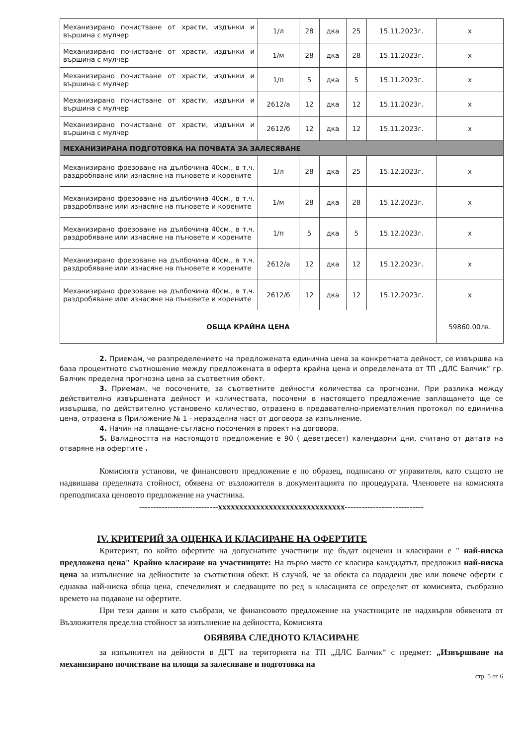| Механизирано почистване от храсти, издънки и вършина с мулчер | 1/л | 28 | дка | 25 | 15.11.2023г. | х |
| Механизирано почистване от храсти, издънки и вършина с мулчер | 1/м | 28 | дка | 28 | 15.11.2023г. | х |
| Механизирано почистване от храсти, издънки и вършина с мулчер | 1/п | 5 | дка | 5 | 15.11.2023г. | х |
| Механизирано почистване от храсти, издънки и вършина с мулчер | 2612/а | 12 | дка | 12 | 15.11.2023г. | х |
| Механизирано почистване от храсти, издънки и вършина с мулчер | 2612/б | 12 | дка | 12 | 15.11.2023г. | х |
| МЕХАНИЗИРАНА ПОДГОТОВКА НА ПОЧВАТА ЗА ЗАЛЕСЯВАНЕ | | | | | | |
| Механизирано фрезоване на дълбочина 40см., в т.ч. раздробяване или изнасяне на пъновете и корените | 1/л | 28 | дка | 25 | 15.12.2023г. | х |
| Механизирано фрезоване на дълбочина 40см., в т.ч. раздробяване или изнасяне на пъновете и корените | 1/м | 28 | дка | 28 | 15.12.2023г. | х |
| Механизирано фрезоване на дълбочина 40см., в т.ч. раздробяване или изнасяне на пъновете и корените | 1/п | 5 | дка | 5 | 15.12.2023г. | х |
| Механизирано фрезоване на дълбочина 40см., в т.ч. раздробяване или изнасяне на пъновете и корените | 2612/а | 12 | дка | 12 | 15.12.2023г. | х |
| Механизирано фрезоване на дълбочина 40см., в т.ч. раздробяване или изнасяне на пъновете и корените | 2612/б | 12 | дка | 12 | 15.12.2023г. | х |
| ОБЩА КРАЙНА ЦЕНА | | | | | | 59860.00лв. |
2. Приемам, че разпределението на предложената единична цена за конкретната дейност, се извършва на база процентното съотношение между предложената в оферта крайна цена и определената от ТП „ДЛС Балчик“ гр. Балчик пределна прогнозна цена за съответния обект.
3. Приемам, че посочените, за съответните дейности количества са прогнозни. При разлика между действително извършената дейност и количествата, посочени в настоящето предложение заплащането ще се извършва, по действително установено количество, отразено в предавателно-приемателния протокол по единична цена, отразена в Приложение № 1 - неразделна част от договора за изпълнение.
4. Начин на плащане-съгласно посочения в проект на договора.
5. Валидността на настоящото предложение е 90 ( деветдесет) календарни дни, считано от датата на отваряне на офертите .
Комисията установи, че финансовото предложение е по образец, подписано от управителя, като същото не надвишава пределната стойност, обявена от възложителя в документацията по процедурата. Членовете на комисията преподписаха ценовото предложение на участника.
----------------------------хххххххххххххххххххххххххххххх----------------------------
IV. КРИТЕРИЙ ЗА ОЦЕНКА И КЛАСИРАНЕ НА ОФЕРТИТЕ
Критерият, по който офертите на допуснатите участници ще бъдат оценени и класирани е " най-ниска предложена цена" Крайно класиране на участниците: На първо място се класира кандидатът, предложил най-ниска цена за изпълнение на дейностите за съответния обект. В случай, че за обекта са подадени две или повече оферти с еднаква най-ниска обща цена, спечелилият и следващите по ред в класацията се определят от комисията, съобразно времето на подаване на офертите.
При тези данни и като съобрази, че финансовото предложение на участниците не надхвърля обявената от Възложителя пределна стойност за изпълнение на дейността, Комисията
ОБЯВЯВА СЛЕДНОТО КЛАСИРАНЕ
за изпълнител на дейности в ДГТ на територията на ТП „ДЛС Балчик“ с предмет: „Извършване на механизирано почистване на площи за залесяване и подготовка на
стр. 5 от 6